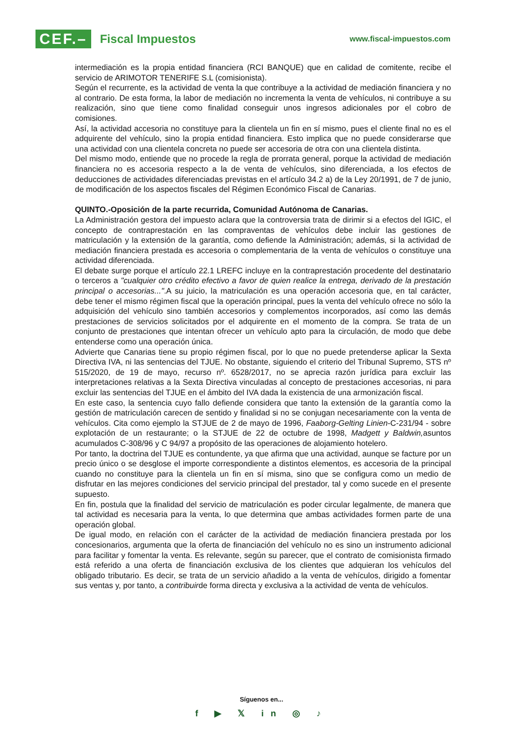CEF.– Fiscal Impuestos
www.fiscal-impuestos.com
intermediación es la propia entidad financiera (RCI BANQUE) que en calidad de comitente, recibe el servicio de ARIMOTOR TENERIFE S.L (comisionista).
Según el recurrente, es la actividad de venta la que contribuye a la actividad de mediación financiera y no al contrario. De esta forma, la labor de mediación no incrementa la venta de vehículos, ni contribuye a su realización, sino que tiene como finalidad conseguir unos ingresos adicionales por el cobro de comisiones.
Así, la actividad accesoria no constituye para la clientela un fin en sí mismo, pues el cliente final no es el adquirente del vehículo, sino la propia entidad financiera. Esto implica que no puede considerarse que una actividad con una clientela concreta no puede ser accesoria de otra con una clientela distinta.
Del mismo modo, entiende que no procede la regla de prorrata general, porque la actividad de mediación financiera no es accesoria respecto a la de venta de vehículos, sino diferenciada, a los efectos de deducciones de actividades diferenciadas previstas en el artículo 34.2 a) de la Ley 20/1991, de 7 de junio, de modificación de los aspectos fiscales del Régimen Económico Fiscal de Canarias.
QUINTO.-Oposición de la parte recurrida, Comunidad Autónoma de Canarias.
La Administración gestora del impuesto aclara que la controversia trata de dirimir si a efectos del IGIC, el concepto de contraprestación en las compraventas de vehículos debe incluir las gestiones de matriculación y la extensión de la garantía, como defiende la Administración; además, si la actividad de mediación financiera prestada es accesoria o complementaria de la venta de vehículos o constituye una actividad diferenciada.
El debate surge porque el artículo 22.1 LREFC incluye en la contraprestación procedente del destinatario o terceros a "cualquier otro crédito efectivo a favor de quien realice la entrega, derivado de la prestación principal o accesorias...".A su juicio, la matriculación es una operación accesoria que, en tal carácter, debe tener el mismo régimen fiscal que la operación principal, pues la venta del vehículo ofrece no sólo la adquisición del vehículo sino también accesorios y complementos incorporados, así como las demás prestaciones de servicios solicitados por el adquirente en el momento de la compra. Se trata de un conjunto de prestaciones que intentan ofrecer un vehículo apto para la circulación, de modo que debe entenderse como una operación única.
Advierte que Canarias tiene su propio régimen fiscal, por lo que no puede pretenderse aplicar la Sexta Directiva IVA, ni las sentencias del TJUE. No obstante, siguiendo el criterio del Tribunal Supremo, STS nº 515/2020, de 19 de mayo, recurso nº. 6528/2017, no se aprecia razón jurídica para excluir las interpretaciones relativas a la Sexta Directiva vinculadas al concepto de prestaciones accesorias, ni para excluir las sentencias del TJUE en el ámbito del IVA dada la existencia de una armonización fiscal.
En este caso, la sentencia cuyo fallo defiende considera que tanto la extensión de la garantía como la gestión de matriculación carecen de sentido y finalidad si no se conjugan necesariamente con la venta de vehículos. Cita como ejemplo la STJUE de 2 de mayo de 1996, Faaborg-Gelting Linien-C-231/94 - sobre explotación de un restaurante; o la STJUE de 22 de octubre de 1998, Madgett y Baldwin, asuntos acumulados C-308/96 y C 94/97 a propósito de las operaciones de alojamiento hotelero.
Por tanto, la doctrina del TJUE es contundente, ya que afirma que una actividad, aunque se facture por un precio único o se desglose el importe correspondiente a distintos elementos, es accesoria de la principal cuando no constituye para la clientela un fin en sí misma, sino que se configura como un medio de disfrutar en las mejores condiciones del servicio principal del prestador, tal y como sucede en el presente supuesto.
En fin, postula que la finalidad del servicio de matriculación es poder circular legalmente, de manera que tal actividad es necesaria para la venta, lo que determina que ambas actividades formen parte de una operación global.
De igual modo, en relación con el carácter de la actividad de mediación financiera prestada por los concesionarios, argumenta que la oferta de financiación del vehículo no es sino un instrumento adicional para facilitar y fomentar la venta. Es relevante, según su parecer, que el contrato de comisionista firmado está referido a una oferta de financiación exclusiva de los clientes que adquieran los vehículos del obligado tributario. Es decir, se trata de un servicio añadido a la venta de vehículos, dirigido a fomentar sus ventas y, por tanto, a contribuirde forma directa y exclusiva a la actividad de venta de vehículos.
Síguenos en...
f ▶ 𝕏 in ◎ ♪